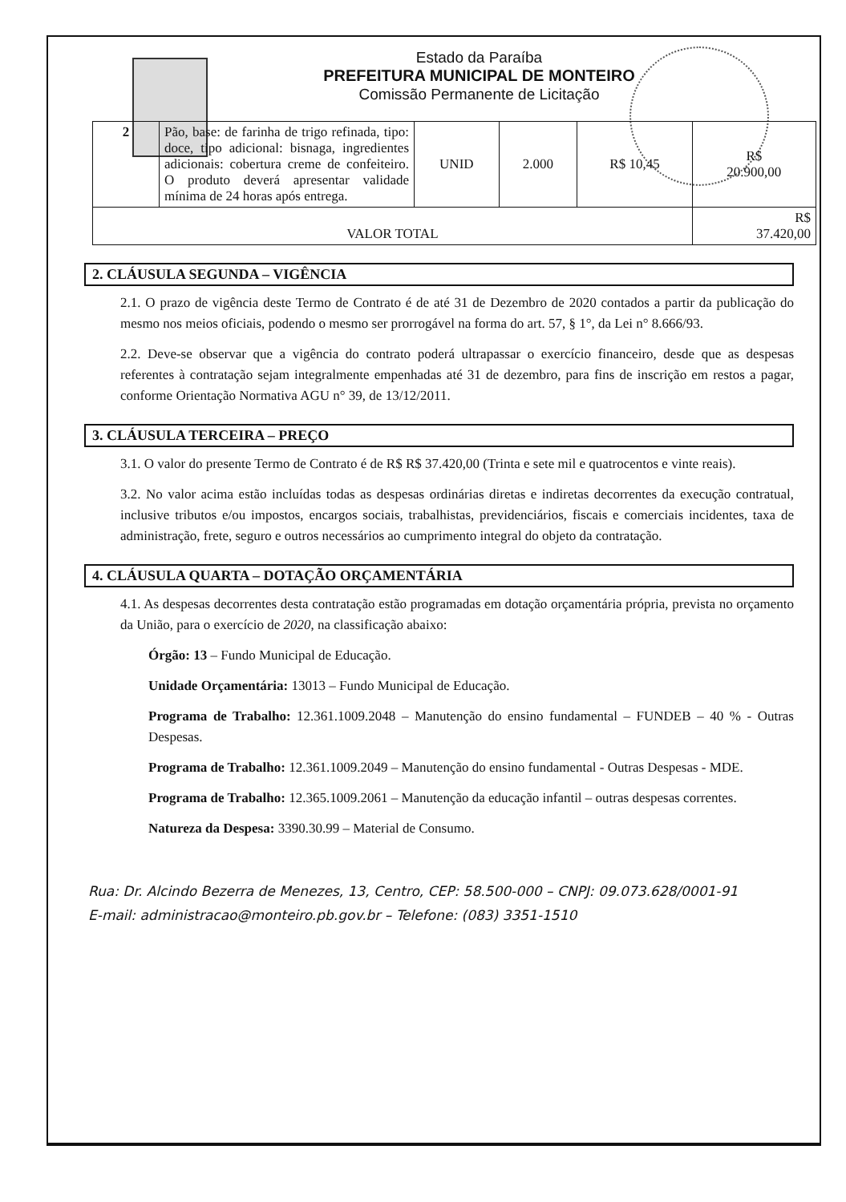Estado da Paraíba
PREFEITURA MUNICIPAL DE MONTEIRO
Comissão Permanente de Licitação
| 2 | Pão, base: de farinha de trigo refinada, tipo: doce, tipo adicional: bisnaga, ingredientes adicionais: cobertura creme de confeiteiro. O produto deverá apresentar validade mínima de 24 horas após entrega. | UNID | 2.000 | R$ 10,45 | R$ 20.900,00 |
| VALOR TOTAL | | | | | R$ 37.420,00 |
2. CLÁUSULA SEGUNDA – VIGÊNCIA
2.1. O prazo de vigência deste Termo de Contrato é de até 31 de Dezembro de 2020 contados a partir da publicação do mesmo nos meios oficiais, podendo o mesmo ser prorrogável na forma do art. 57, § 1°, da Lei n° 8.666/93.
2.2. Deve-se observar que a vigência do contrato poderá ultrapassar o exercício financeiro, desde que as despesas referentes à contratação sejam integralmente empenhadas até 31 de dezembro, para fins de inscrição em restos a pagar, conforme Orientação Normativa AGU n° 39, de 13/12/2011.
3. CLÁUSULA TERCEIRA – PREÇO
3.1. O valor do presente Termo de Contrato é de R$ R$ 37.420,00 (Trinta e sete mil e quatrocentos e vinte reais).
3.2. No valor acima estão incluídas todas as despesas ordinárias diretas e indiretas decorrentes da execução contratual, inclusive tributos e/ou impostos, encargos sociais, trabalhistas, previdenciários, fiscais e comerciais incidentes, taxa de administração, frete, seguro e outros necessários ao cumprimento integral do objeto da contratação.
4. CLÁUSULA QUARTA – DOTAÇÃO ORÇAMENTÁRIA
4.1. As despesas decorrentes desta contratação estão programadas em dotação orçamentária própria, prevista no orçamento da União, para o exercício de 2020, na classificação abaixo:
Órgão: 13 – Fundo Municipal de Educação.
Unidade Orçamentária: 13013 – Fundo Municipal de Educação.
Programa de Trabalho: 12.361.1009.2048 – Manutenção do ensino fundamental – FUNDEB – 40 % - Outras Despesas.
Programa de Trabalho: 12.361.1009.2049 – Manutenção do ensino fundamental - Outras Despesas - MDE.
Programa de Trabalho: 12.365.1009.2061 – Manutenção da educação infantil – outras despesas correntes.
Natureza da Despesa: 3390.30.99 – Material de Consumo.
Rua: Dr. Alcindo Bezerra de Menezes, 13, Centro, CEP: 58.500-000 – CNPJ: 09.073.628/0001-91
E-mail: administracao@monteiro.pb.gov.br – Telefone: (083) 3351-1510